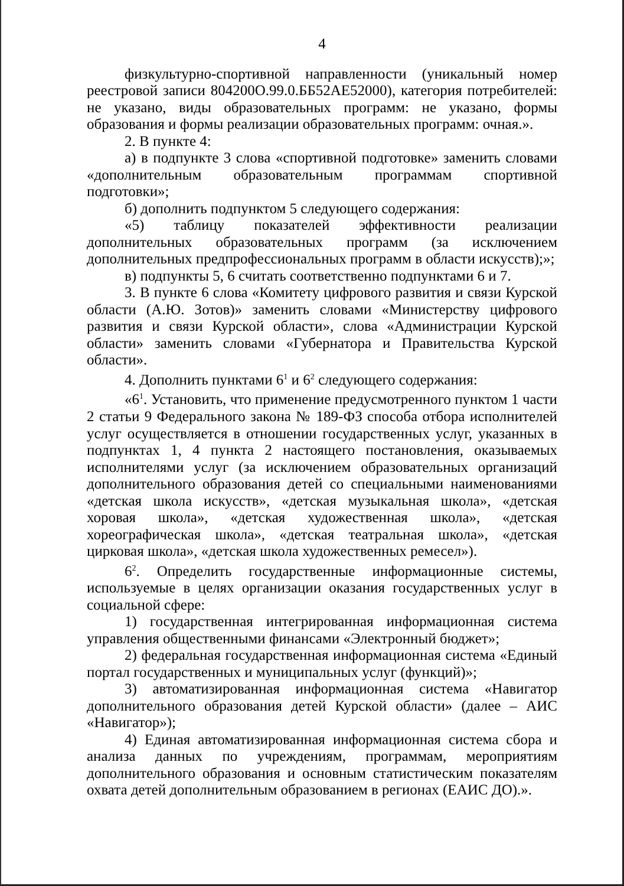4
физкультурно-спортивной направленности (уникальный номер реестровой записи 804200О.99.0.ББ52АЕ52000), категория потребителей: не указано, виды образовательных программ: не указано, формы образования и формы реализации образовательных программ: очная.».
2. В пункте 4:
а) в подпункте 3 слова «спортивной подготовке» заменить словами «дополнительным образовательным программам спортивной подготовки»;
б) дополнить подпунктом 5 следующего содержания:
«5) таблицу показателей эффективности реализации дополнительных образовательных программ (за исключением дополнительных предпрофессиональных программ в области искусств);»;
в) подпункты 5, 6 считать соответственно подпунктами 6 и 7.
3. В пункте 6 слова «Комитету цифрового развития и связи Курской области (А.Ю. Зотов)» заменить словами «Министерству цифрового развития и связи Курской области», слова «Администрации Курской области» заменить словами «Губернатора и Правительства Курской области».
4. Дополнить пунктами 6<sup>1</sup> и 6<sup>2</sup> следующего содержания:
«6<sup>1</sup>. Установить, что применение предусмотренного пунктом 1 части 2 статьи 9 Федерального закона № 189-ФЗ способа отбора исполнителей услуг осуществляется в отношении государственных услуг, указанных в подпунктах 1, 4 пункта 2 настоящего постановления, оказываемых исполнителями услуг (за исключением образовательных организаций дополнительного образования детей со специальными наименованиями «детская школа искусств», «детская музыкальная школа», «детская хоровая школа», «детская художественная школа», «детская хореографическая школа», «детская театральная школа», «детская цирковая школа», «детская школа художественных ремесел»).
6<sup>2</sup>. Определить государственные информационные системы, используемые в целях организации оказания государственных услуг в социальной сфере:
1) государственная интегрированная информационная система управления общественными финансами «Электронный бюджет»;
2) федеральная государственная информационная система «Единый портал государственных и муниципальных услуг (функций)»;
3) автоматизированная информационная система «Навигатор дополнительного образования детей Курской области» (далее – АИС «Навигатор»);
4) Единая автоматизированная информационная система сбора и анализа данных по учреждениям, программам, мероприятиям дополнительного образования и основным статистическим показателям охвата детей дополнительным образованием в регионах (ЕАИС ДО).».